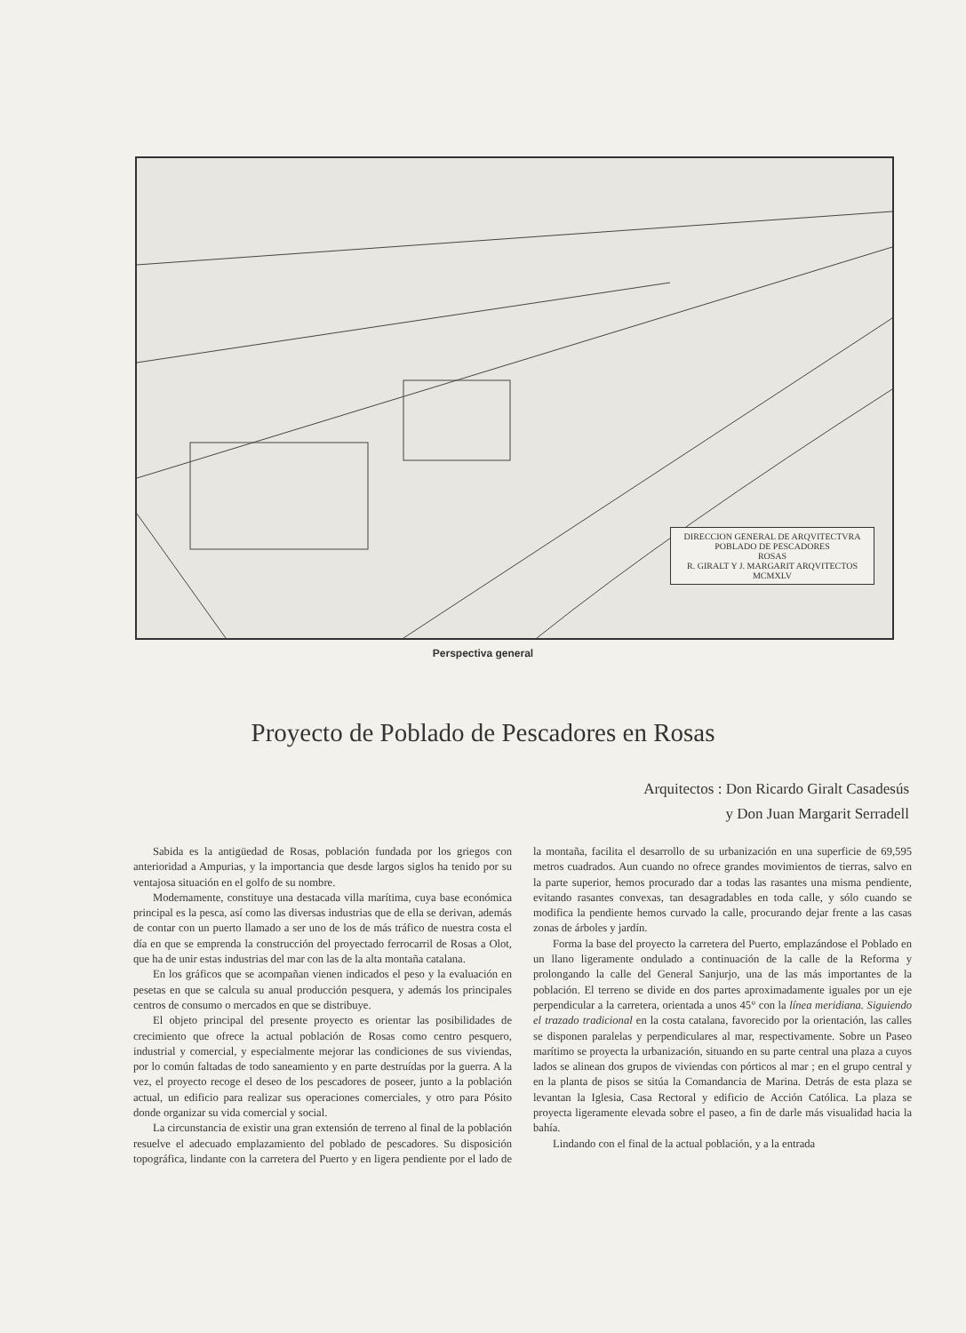DIRECCION GENERAL DE ARQVITECTVRA
POBLADO DE PESCADORES
ROSAS
R. GIRALT Y J. MARGARIT ARQVITECTOS MCMXLV
Perspectiva general
Proyecto de Poblado de Pescadores en Rosas
Arquitectos : Don Ricardo Giralt Casadesús
y Don Juan Margarit Serradell
Sabida es la antigüedad de Rosas, población fundada por los griegos con anterioridad a Ampurias, y la importancia que desde largos siglos ha tenido por su ventajosa situación en el golfo de su nombre.
Modernamente, constituye una destacada villa marítima, cuya base económica principal es la pesca, así como las diversas industrias que de ella se derivan, además de contar con un puerto llamado a ser uno de los de más tráfico de nuestra costa el día en que se emprenda la construcción del proyectado ferrocarril de Rosas a Olot, que ha de unir estas industrias del mar con las de la alta montaña catalana.
En los gráficos que se acompañan vienen indicados el peso y la evaluación en pesetas en que se calcula su anual producción pesquera, y además los principales centros de consumo o mercados en que se distribuye.
El objeto principal del presente proyecto es orientar las posibilidades de crecimiento que ofrece la actual población de Rosas como centro pesquero, industrial y comercial, y especialmente mejorar las condiciones de sus viviendas, por lo común faltadas de todo saneamiento y en parte destruídas por la guerra. A la vez, el proyecto recoge el deseo de los pescadores de poseer, junto a la población actual, un edificio para realizar sus operaciones comerciales, y otro para Pósito donde organizar su vida comercial y social.
La circunstancia de existir una gran extensión de terreno al final de la población resuelve el adecuado emplazamiento del poblado de pescadores. Su disposición topográfica, lindante con la carretera del Puerto y en ligera pendiente por el lado de la montaña, facilita el desarrollo de su urbanización en una superficie de 69,595 metros cuadrados. Aun cuando no ofrece grandes movimientos de tierras, salvo en la parte superior, hemos procurado dar a todas las rasantes una misma pendiente, evitando rasantes convexas, tan desagradables en toda calle, y sólo cuando se modifica la pendiente hemos curvado la calle, procurando dejar frente a las casas zonas de árboles y jardín.
Forma la base del proyecto la carretera del Puerto, emplazándose el Poblado en un llano ligeramente ondulado a continuación de la calle de la Reforma y prolongando la calle del General Sanjurjo, una de las más importantes de la población. El terreno se divide en dos partes aproximadamente iguales por un eje perpendicular a la carretera, orientada a unos 45° con la línea meridiana. Siguiendo el trazado tradicional en la costa catalana, favorecido por la orientación, las calles se disponen paralelas y perpendiculares al mar, respectivamente. Sobre un Paseo marítimo se proyecta la urbanización, situando en su parte central una plaza a cuyos lados se alinean dos grupos de viviendas con pórticos al mar ; en el grupo central y en la planta de pisos se sitúa la Comandancia de Marina. Detrás de esta plaza se levantan la Iglesia, Casa Rectoral y edificio de Acción Católica. La plaza se proyecta ligeramente elevada sobre el paseo, a fin de darle más visualidad hacia la bahía.
Lindando con el final de la actual población, y a la entrada